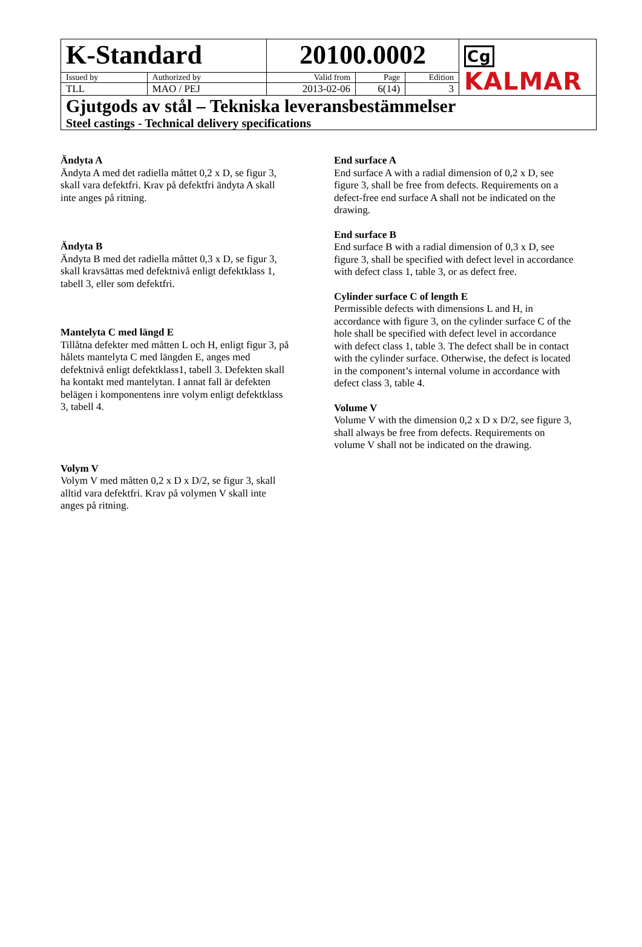| K-Standard | | 20100.0002 | | | Cg KALMAR |
| Issued by | Authorized by | Valid from | Page | Edition | |
| TLL | MAO / PEJ | 2013-02-06 | 6(14) | 3 | |
| Gjutgods av stål – Tekniska leveransbestämmelser Steel castings - Technical delivery specifications | | | | | |
Ändyta A
Ändyta A med det radiella måttet 0,2 x D, se figur 3,
skall vara defektfri. Krav på defektfri ändyta A skall
inte anges på ritning.
Ändyta B
Ändyta B med det radiella måttet 0,3 x D, se figur 3,
skall kravsättas med defektnivå enligt defektklass 1,
tabell 3, eller som defektfri.
Mantelyta C med längd E
Tillåtna defekter med måtten L och H, enligt figur 3, på
hålets mantelyta C med längden E, anges med
defektnivå enligt defektklass1, tabell 3. Defekten skall
ha kontakt med mantelytan. I annat fall är defekten
belägen i komponentens inre volym enligt defektklass
3, tabell 4.
Volym V
Volym V med måtten 0,2 x D x D/2, se figur 3, skall
alltid vara defektfri. Krav på volymen V skall inte
anges på ritning.
End surface A
End surface A with a radial dimension of 0,2 x D, see figure 3, shall be free from defects. Requirements on a defect-free end surface A shall not be indicated on the drawing.
End surface B
End surface B with a radial dimension of 0,3 x D, see figure 3, shall be specified with defect level in accordance with defect class 1, table 3, or as defect free.
Cylinder surface C of length E
Permissible defects with dimensions L and H, in accordance with figure 3, on the cylinder surface C of the hole shall be specified with defect level in accordance with defect class 1, table 3. The defect shall be in contact with the cylinder surface. Otherwise, the defect is located in the component’s internal volume in accordance with defect class 3, table 4.
Volume V
Volume V with the dimension 0,2 x D x D/2, see figure 3, shall always be free from defects. Requirements on volume V shall not be indicated on the drawing.